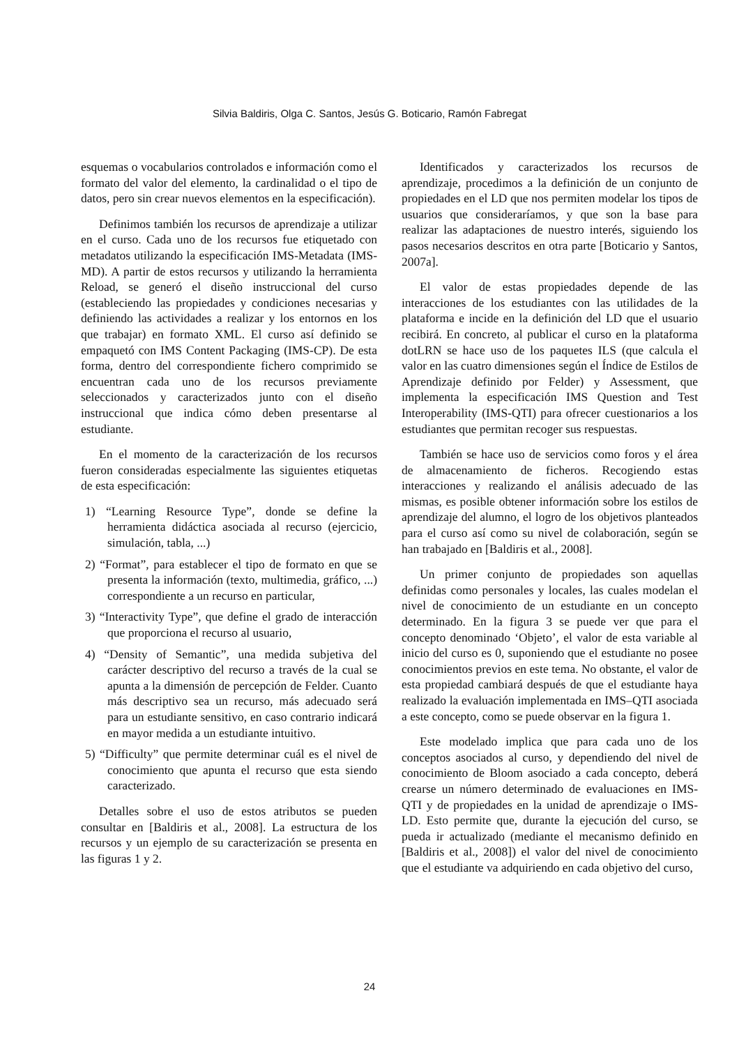Silvia Baldiris, Olga C. Santos, Jesús G. Boticario, Ramón Fabregat
esquemas o vocabularios controlados e información como el formato del valor del elemento, la cardinalidad o el tipo de datos, pero sin crear nuevos elementos en la especificación).
Definimos también los recursos de aprendizaje a utilizar en el curso. Cada uno de los recursos fue etiquetado con metadatos utilizando la especificación IMS-Metadata (IMS-MD). A partir de estos recursos y utilizando la herramienta Reload, se generó el diseño instruccional del curso (estableciendo las propiedades y condiciones necesarias y definiendo las actividades a realizar y los entornos en los que trabajar) en formato XML. El curso así definido se empaquetó con IMS Content Packaging (IMS-CP). De esta forma, dentro del correspondiente fichero comprimido se encuentran cada uno de los recursos previamente seleccionados y caracterizados junto con el diseño instruccional que indica cómo deben presentarse al estudiante.
En el momento de la caracterización de los recursos fueron consideradas especialmente las siguientes etiquetas de esta especificación:
1) “Learning Resource Type”, donde se define la herramienta didáctica asociada al recurso (ejercicio, simulación, tabla, ...)
2) “Format”, para establecer el tipo de formato en que se presenta la información (texto, multimedia, gráfico, ...) correspondiente a un recurso en particular,
3) “Interactivity Type”, que define el grado de interacción que proporciona el recurso al usuario,
4) “Density of Semantic”, una medida subjetiva del carácter descriptivo del recurso a través de la cual se apunta a la dimensión de percepción de Felder. Cuanto más descriptivo sea un recurso, más adecuado será para un estudiante sensitivo, en caso contrario indicará en mayor medida a un estudiante intuitivo.
5) “Difficulty” que permite determinar cuál es el nivel de conocimiento que apunta el recurso que esta siendo caracterizado.
Detalles sobre el uso de estos atributos se pueden consultar en [Baldiris et al., 2008]. La estructura de los recursos y un ejemplo de su caracterización se presenta en las figuras 1 y 2.
Identificados y caracterizados los recursos de aprendizaje, procedimos a la definición de un conjunto de propiedades en el LD que nos permiten modelar los tipos de usuarios que consideraríamos, y que son la base para realizar las adaptaciones de nuestro interés, siguiendo los pasos necesarios descritos en otra parte [Boticario y Santos, 2007a].
El valor de estas propiedades depende de las interacciones de los estudiantes con las utilidades de la plataforma e incide en la definición del LD que el usuario recibirá. En concreto, al publicar el curso en la plataforma dotLRN se hace uso de los paquetes ILS (que calcula el valor en las cuatro dimensiones según el Índice de Estilos de Aprendizaje definido por Felder) y Assessment, que implementa la especificación IMS Question and Test Interoperability (IMS-QTI) para ofrecer cuestionarios a los estudiantes que permitan recoger sus respuestas.
También se hace uso de servicios como foros y el área de almacenamiento de ficheros. Recogiendo estas interacciones y realizando el análisis adecuado de las mismas, es posible obtener información sobre los estilos de aprendizaje del alumno, el logro de los objetivos planteados para el curso así como su nivel de colaboración, según se han trabajado en [Baldiris et al., 2008].
Un primer conjunto de propiedades son aquellas definidas como personales y locales, las cuales modelan el nivel de conocimiento de un estudiante en un concepto determinado. En la figura 3 se puede ver que para el concepto denominado ‘Objeto’, el valor de esta variable al inicio del curso es 0, suponiendo que el estudiante no posee conocimientos previos en este tema. No obstante, el valor de esta propiedad cambiará después de que el estudiante haya realizado la evaluación implementada en IMS–QTI asociada a este concepto, como se puede observar en la figura 1.
Este modelado implica que para cada uno de los conceptos asociados al curso, y dependiendo del nivel de conocimiento de Bloom asociado a cada concepto, deberá crearse un número determinado de evaluaciones en IMS-QTI y de propiedades en la unidad de aprendizaje o IMS-LD. Esto permite que, durante la ejecución del curso, se pueda ir actualizado (mediante el mecanismo definido en [Baldiris et al., 2008]) el valor del nivel de conocimiento que el estudiante va adquiriendo en cada objetivo del curso,
24